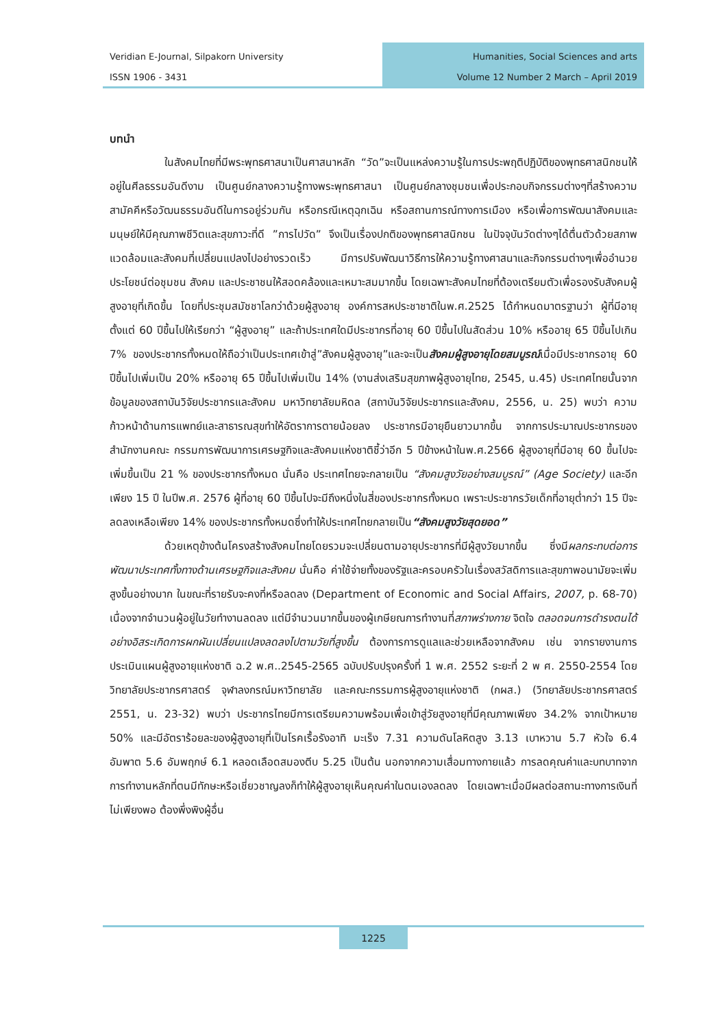Veridian E-Journal, Silpakorn University
ISSN 1906 - 3431
Humanities, Social Sciences and arts
Volume 12 Number 2 March – April 2019
บทนำ
ในสังคมไทยที่มีพระพุทธศาสนาเป็นศาสนาหลัก “วัด”จะเป็นแหล่งความรู้ในการประพฤติปฏิบัติของพุทธศาสนิกชนให้อยู่ในศีลธรรมอันดีงาม เป็นศูนย์กลางความรู้ทางพระพุทธศาสนา เป็นศูนย์กลางชุมชนเพื่อประกอบกิจกรรมต่างๆที่สร้างความสามัคคีหรือวัฒนธรรมอันดีในการอยู่ร่วมกัน หรือกรณีเหตุฉุกเฉิน หรือสถานการณ์ทางการเมือง หรือเพื่อการพัฒนาสังคมและมนุษย์ให้มีคุณภาพชีวิตและสุขภาวะที่ดี ”การไปวัด” จึงเป็นเรื่องปกติของพุทธศาสนิกชน ในปัจจุบันวัดต่างๆได้ตื่นตัวด้วยสภาพแวดล้อมและสังคมที่เปลี่ยนแปลงไปอย่างรวดเร็ว มีการปรับพัฒนาวิธีการให้ความรู้ทางศาสนาและกิจกรรมต่างๆเพื่ออำนวยประโยชน์ต่อชุมชน สังคม และประชาชนให้สอดคล้องและเหมาะสมมากขึ้น โดยเฉพาะสังคมไทยที่ต้องเตรียมตัวเพื่อรองรับสังคมผู้สูงอายุที่เกิดขึ้น โดยที่ประชุมสมัชชาโลกว่าด้วยผู้สูงอายุ องค์การสหประชาชาติในพ.ศ.2525 ได้กำหนดมาตรฐานว่า ผู้ที่มีอายุตั้งแต่ 60 ปีขึ้นไปให้เรียกว่า “ผู้สูงอายุ” และถ้าประเทศใดมีประชากรที่อายุ 60 ปีขึ้นไปในสัดส่วน 10% หรืออายุ 65 ปีขึ้นไปเกิน 7% ของประชากรทั้งหมดให้ถือว่าเป็นประเทศเข้าสู่”สังคมผู้สูงอายุ”และจะเป็นสังคมผู้สูงอายุโดยสมบูรณ์เมื่อมีประชากรอายุ 60 ปีขึ้นไปเพิ่มเป็น 20% หรืออายุ 65 ปีขึ้นไปเพิ่มเป็น 14% (งานส่งเสริมสุขภาพผู้สูงอายุไทย, 2545, น.45) ประเทศไทยนั้นจากข้อมูลของสถาบันวิจัยประชากรและสังคม มหาวิทยาลัยมหิดล (สถาบันวิจัยประชากรและสังคม, 2556, น. 25) พบว่า ความก้าวหน้าด้านการแพทย์และสาธารณสุขทำให้อัตราการตายน้อยลง ประชากรมีอายุยืนยาวมากขึ้น จากการประมาณประชากรของสำนักงานคณะ กรรมการพัฒนาการเศรษฐกิจและสังคมแห่งชาติชี้ว่าอีก 5 ปีข้างหน้าในพ.ศ.2566 ผู้สูงอายุที่มีอายุ 60 ขึ้นไปจะเพิ่มขึ้นเป็น 21 % ของประชากรทั้งหมด นั่นคือ ประเทศไทยจะกลายเป็น “สังคมสูงวัยอย่างสมบูรณ์” (Age Society) และอีกเพียง 15 ปี ในปีพ.ศ. 2576 ผู้ที่อายุ 60 ปีขึ้นไปจะมีถึงหนึ่งในสี่ของประชากรทั้งหมด เพราะประชากรวัยเด็กที่อายุต่ำกว่า 15 ปีจะลดลงเหลือเพียง 14% ของประชากรทั้งหมดซึ่งทำให้ประเทศไทยกลายเป็น“สังคมสูงวัยสุดยอด”
ด้วยเหตุข้างต้นโครงสร้างสังคมไทยโดยรวมจะเปลี่ยนตามอายุประชากรที่มีผู้สูงวัยมากขึ้น ซึ่งมีผลกระทบต่อการพัฒนาประเทศทั้งทางด้านเศรษฐกิจและสังคม นั่นคือ ค่าใช้จ่ายทั้งของรัฐและครอบครัวในเรื่องสวัสดิการและสุขภาพอนามัยจะเพิ่มสูงขึ้นอย่างมาก ในขณะที่รายรับจะคงที่หรือลดลง (Department of Economic and Social Affairs, 2007, p. 68-70) เนื่องจากจำนวนผู้อยู่ในวัยทำงานลดลง แต่มีจำนวนมากขึ้นของผู้เกษียณการทำงานที่สภาพร่างกาย จิตใจ ตลอดจนการดำรงตนได้อย่างอิสระเกิดการผกผันเปลี่ยนแปลงลดลงไปตามวัยที่สูงขึ้น ต้องการการดูแลและช่วยเหลือจากสังคม เช่น จากรายงานการประเมินแผนผู้สูงอายุแห่งชาติ ฉ.2 พ.ศ..2545-2565 ฉบับปรับปรุงครั้งที่ 1 พ.ศ. 2552 ระยะที่ 2 พ ศ. 2550-2554 โดยวิทยาลัยประชากรศาสตร์ จุฬาลงกรณ์มหาวิทยาลัย และคณะกรรมการผู้สูงอายุแห่งชาติ (กผส.) (วิทยาลัยประชากรศาสตร์ 2551, น. 23-32) พบว่า ประชากรไทยมีการเตรียมความพร้อมเพื่อเข้าสู่วัยสูงอายุที่มีคุณภาพเพียง 34.2% จากเป้าหมาย 50% และมีอัตราร้อยละของผู้สูงอายุที่เป็นโรคเรื้อรังอาทิ มะเร็ง 7.31 ความดันโลหิตสูง 3.13 เบาหวาน 5.7 หัวใจ 6.4 อัมพาต 5.6 อัมพฤกษ์ 6.1 หลอดเลือดสมองตีบ 5.25 เป็นต้น นอกจากความเสื่อมทางกายแล้ว การลดคุณค่าและบทบาทจากการทำงานหลักที่ตนมีทักษะหรือเชี่ยวชาญลงก็ทำให้ผู้สูงอายุเห็นคุณค่าในตนเองลดลง โดยเฉพาะเมื่อมีผลต่อสถานะทางการเงินที่ไม่เพียงพอ ต้องพึ่งพิงผู้อื่น
1225